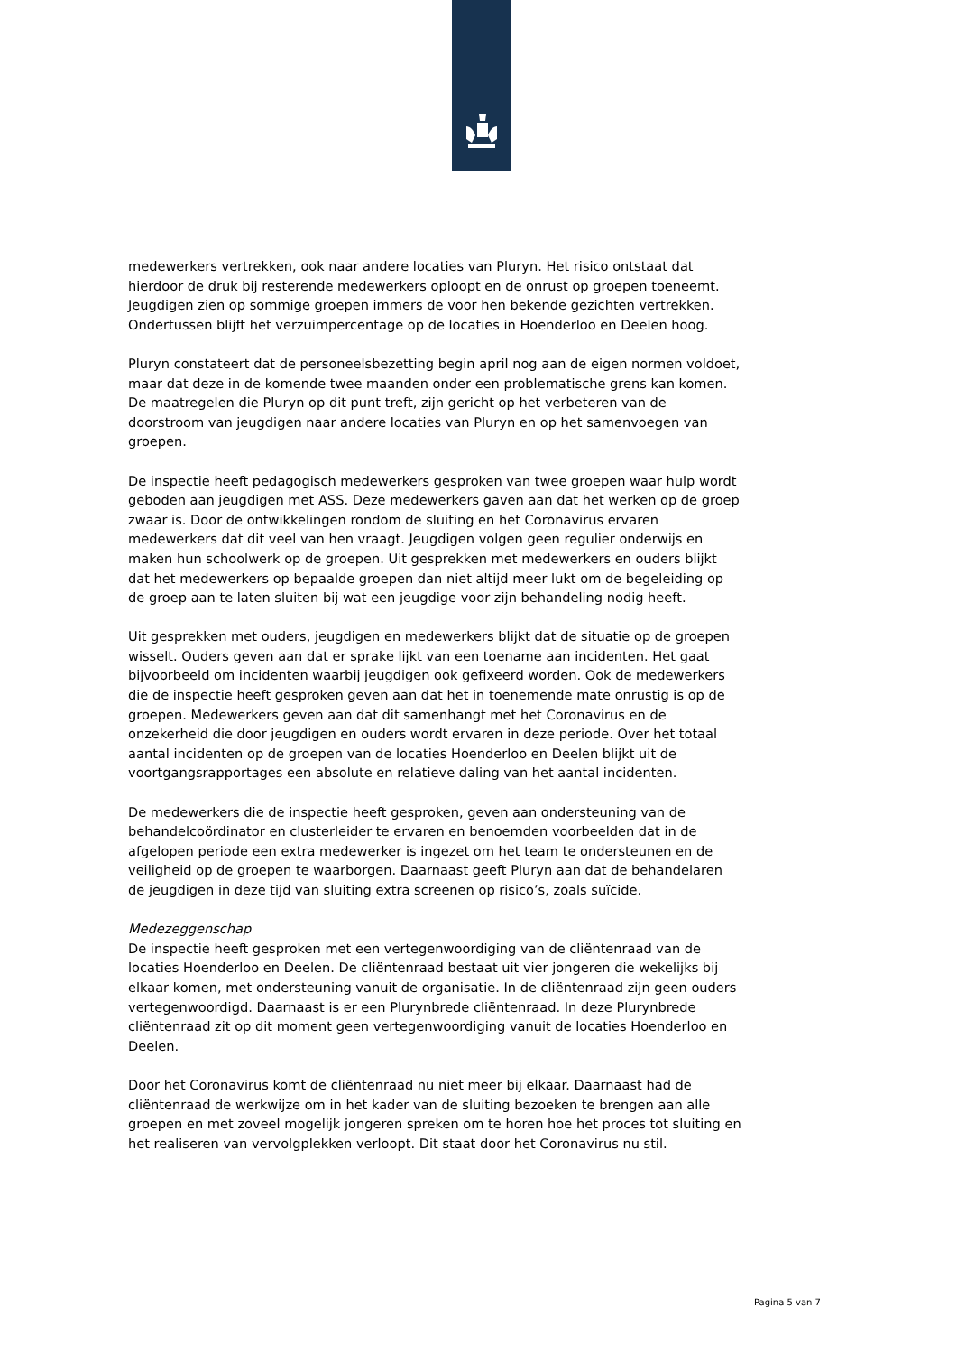medewerkers vertrekken, ook naar andere locaties van Pluryn. Het risico ontstaat dat hierdoor de druk bij resterende medewerkers oploopt en de onrust op groepen toeneemt. Jeugdigen zien op sommige groepen immers de voor hen bekende gezichten vertrekken. Ondertussen blijft het verzuimpercentage op de locaties in Hoenderloo en Deelen hoog.
Pluryn constateert dat de personeelsbezetting begin april nog aan de eigen normen voldoet, maar dat deze in de komende twee maanden onder een problematische grens kan komen. De maatregelen die Pluryn op dit punt treft, zijn gericht op het verbeteren van de doorstroom van jeugdigen naar andere locaties van Pluryn en op het samenvoegen van groepen.
De inspectie heeft pedagogisch medewerkers gesproken van twee groepen waar hulp wordt geboden aan jeugdigen met ASS. Deze medewerkers gaven aan dat het werken op de groep zwaar is. Door de ontwikkelingen rondom de sluiting en het Coronavirus ervaren medewerkers dat dit veel van hen vraagt. Jeugdigen volgen geen regulier onderwijs en maken hun schoolwerk op de groepen. Uit gesprekken met medewerkers en ouders blijkt dat het medewerkers op bepaalde groepen dan niet altijd meer lukt om de begeleiding op de groep aan te laten sluiten bij wat een jeugdige voor zijn behandeling nodig heeft.
Uit gesprekken met ouders, jeugdigen en medewerkers blijkt dat de situatie op de groepen wisselt. Ouders geven aan dat er sprake lijkt van een toename aan incidenten. Het gaat bijvoorbeeld om incidenten waarbij jeugdigen ook gefixeerd worden. Ook de medewerkers die de inspectie heeft gesproken geven aan dat het in toenemende mate onrustig is op de groepen. Medewerkers geven aan dat dit samenhangt met het Coronavirus en de onzekerheid die door jeugdigen en ouders wordt ervaren in deze periode. Over het totaal aantal incidenten op de groepen van de locaties Hoenderloo en Deelen blijkt uit de voortgangsrapportages een absolute en relatieve daling van het aantal incidenten.
De medewerkers die de inspectie heeft gesproken, geven aan ondersteuning van de behandelcoördinator en clusterleider te ervaren en benoemden voorbeelden dat in de afgelopen periode een extra medewerker is ingezet om het team te ondersteunen en de veiligheid op de groepen te waarborgen. Daarnaast geeft Pluryn aan dat de behandelaren de jeugdigen in deze tijd van sluiting extra screenen op risico’s, zoals suïcide.
Medezeggenschap
De inspectie heeft gesproken met een vertegenwoordiging van de cliëntenraad van de locaties Hoenderloo en Deelen. De cliëntenraad bestaat uit vier jongeren die wekelijks bij elkaar komen, met ondersteuning vanuit de organisatie. In de cliëntenraad zijn geen ouders vertegenwoordigd. Daarnaast is er een Plurynbrede cliëntenraad. In deze Plurynbrede cliëntenraad zit op dit moment geen vertegenwoordiging vanuit de locaties Hoenderloo en Deelen.
Door het Coronavirus komt de cliëntenraad nu niet meer bij elkaar. Daarnaast had de cliëntenraad de werkwijze om in het kader van de sluiting bezoeken te brengen aan alle groepen en met zoveel mogelijk jongeren spreken om te horen hoe het proces tot sluiting en het realiseren van vervolgplekken verloopt. Dit staat door het Coronavirus nu stil.
Pagina 5 van 7